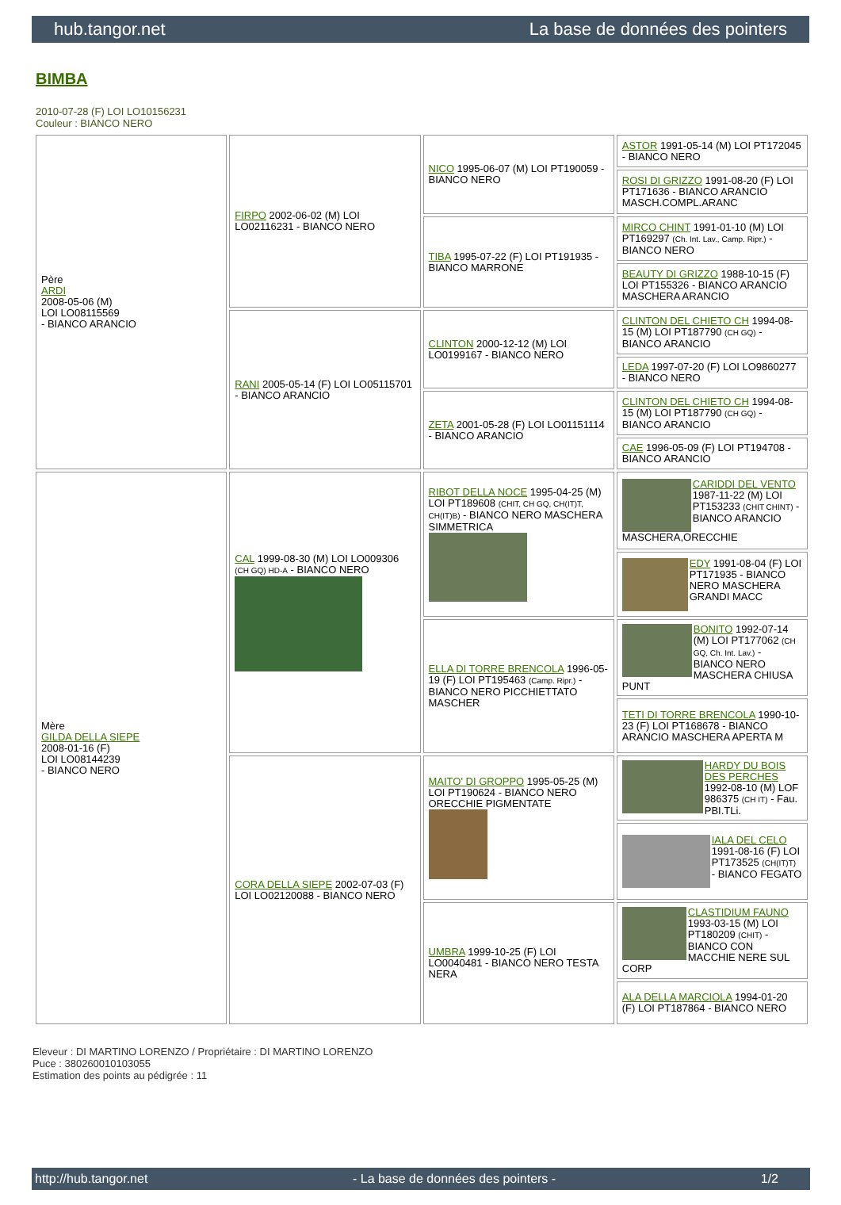hub.tangor.net La base de données des pointers
BIMBA
2010-07-28 (F) LOI LO10156231
Couleur : BIANCO NERO
| Père ARDI 2008-05-06 (M) LOI LO08115569 - BIANCO ARANCIO | FIRPO 2002-06-02 (M) LOI LO02116231 - BIANCO NERO | NICO 1995-06-07 (M) LOI PT190059 - BIANCO NERO | ASTOR 1991-05-14 (M) LOI PT172045 - BIANCO NERO |
| | | | ROSI DI GRIZZO 1991-08-20 (F) LOI PT171636 - BIANCO ARANCIO MASCH.COMPL.ARANC |
| | | TIBA 1995-07-22 (F) LOI PT191935 - BIANCO MARRONE | MIRCO CHINT 1991-01-10 (M) LOI PT169297 (Ch. Int. Lav., Camp. Ripr.) - BIANCO NERO |
| | | | BEAUTY DI GRIZZO 1988-10-15 (F) LOI PT155326 - BIANCO ARANCIO MASCHERA ARANCIO |
| | RANI 2005-05-14 (F) LOI LO05115701 - BIANCO ARANCIO | CLINTON 2000-12-12 (M) LOI LO0199167 - BIANCO NERO | CLINTON DEL CHIETO CH 1994-08-15 (M) LOI PT187790 (CH GQ) - BIANCO ARANCIO |
| | | | LEDA 1997-07-20 (F) LOI LO9860277 - BIANCO NERO |
| | | ZETA 2001-05-28 (F) LOI LO01151114 - BIANCO ARANCIO | CLINTON DEL CHIETO CH 1994-08-15 (M) LOI PT187790 (CH GQ) - BIANCO ARANCIO |
| | | | CAE 1996-05-09 (F) LOI PT194708 - BIANCO ARANCIO |
| Mère GILDA DELLA SIEPE 2008-01-16 (F) LOI LO08144239 - BIANCO NERO | CAL 1999-08-30 (M) LOI LO009306 (CH GQ) HD-A - BIANCO NERO | RIBOT DELLA NOCE 1995-04-25 (M) LOI PT189608 (CHIT, CH GQ, CH(IT)T, CH(IT)B) - BIANCO NERO MASCHERA SIMMETRICA | CARIDDI DEL VENTO 1987-11-22 (M) LOI PT153233 (CHIT CHINT) - BIANCO ARANCIO MASCHERA,ORECCHIE |
| | | | EDY 1991-08-04 (F) LOI PT171935 - BIANCO NERO MASCHERA GRANDI MACC |
| | | ELLA DI TORRE BRENCOLA 1996-05-19 (F) LOI PT195463 (Camp. Ripr.) - BIANCO NERO PICCHIETTATO MASCHER | BONITO 1992-07-14 (M) LOI PT177062 (CH GQ, Ch. Int. Lav.) - BIANCO NERO MASCHERA CHIUSA PUNT |
| | | | TETI DI TORRE BRENCOLA 1990-10-23 (F) LOI PT168678 - BIANCO ARANCIO MASCHERA APERTA M |
| | CORA DELLA SIEPE 2002-07-03 (F) LOI LO02120088 - BIANCO NERO | MAITO' DI GROPPO 1995-05-25 (M) LOI PT190624 - BIANCO NERO ORECCHIE PIGMENTATE | HARDY DU BOIS DES PERCHES 1992-08-10 (M) LOF 986375 (CH IT) - Fau. PBI.TLi. |
| | | | IALA DEL CELO 1991-08-16 (F) LOI PT173525 (CH(IT)T) - BIANCO FEGATO |
| | | UMBRA 1999-10-25 (F) LOI LO0040481 - BIANCO NERO TESTA NERA | CLASTIDIUM FAUNO 1993-03-15 (M) LOI PT180209 (CHIT) - BIANCO CON MACCHIE NERE SUL CORP |
| | | | ALA DELLA MARCIOLA 1994-01-20 (F) LOI PT187864 - BIANCO NERO |
Eleveur : DI MARTINO LORENZO / Propriétaire : DI MARTINO LORENZO
Puce : 380260010103055
Estimation des points au pédigrée : 11
http://hub.tangor.net - La base de données des pointers - 1/2